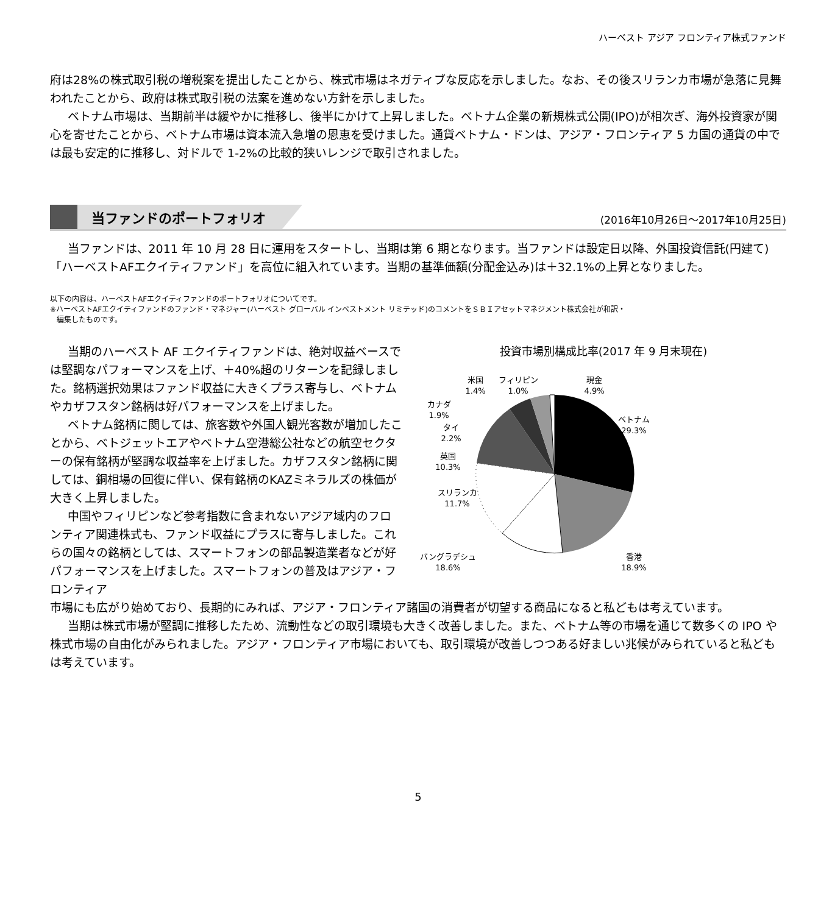ハーベスト アジア フロンティア株式ファンド
府は28%の株式取引税の増税案を提出したことから、株式市場はネガティブな反応を示しました。なお、その後スリランカ市場が急落に見舞われたことから、政府は株式取引税の法案を進めない方針を示しました。
ベトナム市場は、当期前半は緩やかに推移し、後半にかけて上昇しました。ベトナム企業の新規株式公開(IPO)が相次ぎ、海外投資家が関心を寄せたことから、ベトナム市場は資本流入急増の恩恵を受けました。通貨ベトナム・ドンは、アジア・フロンティア 5 カ国の通貨の中では最も安定的に推移し、対ドルで 1-2%の比較的狭いレンジで取引されました。
当ファンドのポートフォリオ
(2016年10月26日～2017年10月25日)
当ファンドは、2011 年 10 月 28 日に運用をスタートし、当期は第 6 期となります。当ファンドは設定日以降、外国投資信託(円建て)「ハーベストAFエクイティファンド」を高位に組入れています。当期の基準価額(分配金込み)は＋32.1%の上昇となりました。
以下の内容は、ハーベストAFエクイティファンドのポートフォリオについてです。
※ハーベストAFエクイティファンドのファンド・マネジャー(ハーベスト グローバル インベストメント リミテッド)のコメントをＳＢＩアセットマネジメント株式会社が和訳・
編集したものです。
当期のハーベスト AF エクイティファンドは、絶対収益ベースでは堅調なパフォーマンスを上げ、＋40%超のリターンを記録しました。銘柄選択効果はファンド収益に大きくプラス寄与し、ベトナムやカザフスタン銘柄は好パフォーマンスを上げました。
ベトナム銘柄に関しては、旅客数や外国人観光客数が増加したことから、ベトジェットエアやベトナム空港総公社などの航空セクターの保有銘柄が堅調な収益率を上げました。カザフスタン銘柄に関しては、銅相場の回復に伴い、保有銘柄のKAZミネラルズの株価が大きく上昇しました。
中国やフィリピンなど参考指数に含まれないアジア域内のフロンティア関連株式も、ファンド収益にプラスに寄与しました。これらの国々の銘柄としては、スマートフォンの部品製造業者などが好パフォーマンスを上げました。スマートフォンの普及はアジア・フロンティア
投資市場別構成比率(2017 年 9 月末現在)
米国
1.4%
フィリピン
1.0%
現金
4.9%
カナダ
1.9%
タイ
2.2%
英国
10.3%
スリランカ
11.7%
ベトナム
29.3%
香港
18.9%
バングラデシュ
18.6%
市場にも広がり始めており、長期的にみれば、アジア・フロンティア諸国の消費者が切望する商品になると私どもは考えています。
当期は株式市場が堅調に推移したため、流動性などの取引環境も大きく改善しました。また、ベトナム等の市場を通じて数多くの IPO や株式市場の自由化がみられました。アジア・フロンティア市場においても、取引環境が改善しつつある好ましい兆候がみられていると私どもは考えています。
5